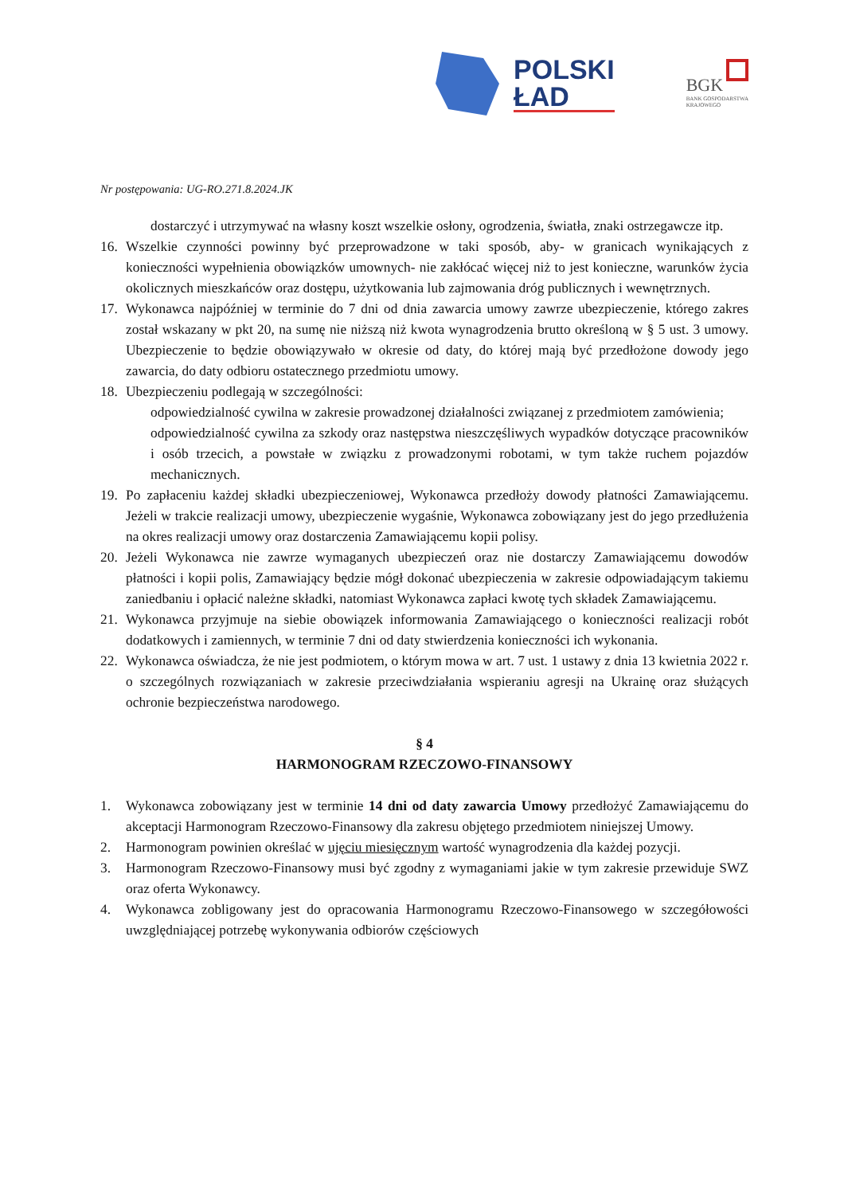POLSKI
ŁAD
BGK
BANK GOSPODARSTWA
KRAJOWEGO
Nr postępowania: UG-RO.271.8.2024.JK
dostarczyć i utrzymywać na własny koszt wszelkie osłony, ogrodzenia, światła, znaki ostrzegawcze itp.
16. Wszelkie czynności powinny być przeprowadzone w taki sposób, aby- w granicach wynikających z konieczności wypełnienia obowiązków umownych- nie zakłócać więcej niż to jest konieczne, warunków życia okolicznych mieszkańców oraz dostępu, użytkowania lub zajmowania dróg publicznych i wewnętrznych.
17. Wykonawca najpóźniej w terminie do 7 dni od dnia zawarcia umowy zawrze ubezpieczenie, którego zakres został wskazany w pkt 20, na sumę nie niższą niż kwota wynagrodzenia brutto określoną w § 5 ust. 3 umowy. Ubezpieczenie to będzie obowiązywało w okresie od daty, do której mają być przedłożone dowody jego zawarcia, do daty odbioru ostatecznego przedmiotu umowy.
18. Ubezpieczeniu podlegają w szczególności:
odpowiedzialność cywilna w zakresie prowadzonej działalności związanej z przedmiotem zamówienia;
odpowiedzialność cywilna za szkody oraz następstwa nieszczęśliwych wypadków dotyczące pracowników i osób trzecich, a powstałe w związku z prowadzonymi robotami, w tym także ruchem pojazdów mechanicznych.
19. Po zapłaceniu każdej składki ubezpieczeniowej, Wykonawca przedłoży dowody płatności Zamawiającemu. Jeżeli w trakcie realizacji umowy, ubezpieczenie wygaśnie, Wykonawca zobowiązany jest do jego przedłużenia na okres realizacji umowy oraz dostarczenia Zamawiającemu kopii polisy.
20. Jeżeli Wykonawca nie zawrze wymaganych ubezpieczeń oraz nie dostarczy Zamawiającemu dowodów płatności i kopii polis, Zamawiający będzie mógł dokonać ubezpieczenia w zakresie odpowiadającym takiemu zaniedbaniu i opłacić należne składki, natomiast Wykonawca zapłaci kwotę tych składek Zamawiającemu.
21. Wykonawca przyjmuje na siebie obowiązek informowania Zamawiającego o konieczności realizacji robót dodatkowych i zamiennych, w terminie 7 dni od daty stwierdzenia konieczności ich wykonania.
22. Wykonawca oświadcza, że nie jest podmiotem, o którym mowa w art. 7 ust. 1 ustawy z dnia 13 kwietnia 2022 r. o szczególnych rozwiązaniach w zakresie przeciwdziałania wspieraniu agresji na Ukrainę oraz służących ochronie bezpieczeństwa narodowego.
§ 4
HARMONOGRAM RZECZOWO-FINANSOWY
1. Wykonawca zobowiązany jest w terminie 14 dni od daty zawarcia Umowy przedłożyć Zamawiającemu do akceptacji Harmonogram Rzeczowo-Finansowy dla zakresu objętego przedmiotem niniejszej Umowy.
2. Harmonogram powinien określać w ujęciu miesięcznym wartość wynagrodzenia dla każdej pozycji.
3. Harmonogram Rzeczowo-Finansowy musi być zgodny z wymaganiami jakie w tym zakresie przewiduje SWZ oraz oferta Wykonawcy.
4. Wykonawca zobligowany jest do opracowania Harmonogramu Rzeczowo-Finansowego w szczegółowości uwzględniającej potrzebę wykonywania odbiorów częściowych